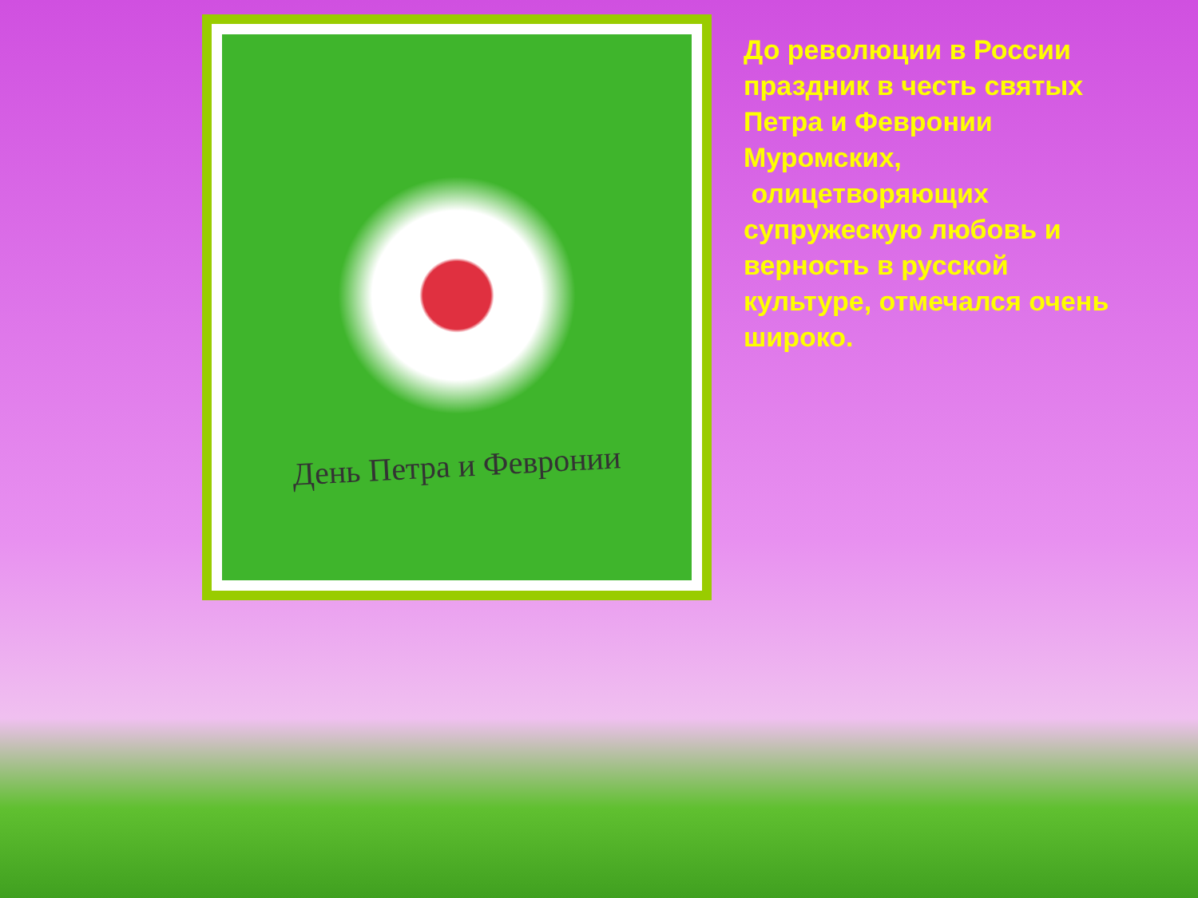День Петра и Февронии
До революции в России праздник в честь святых Петра и Февронии Муромских,
олицетворяющих супружескую любовь и верность в русской культуре, отмечался очень широко.